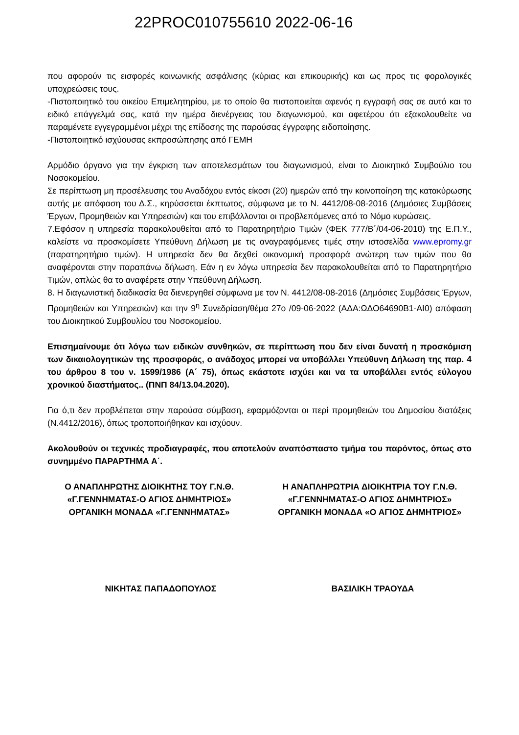22PROC010755610 2022-06-16
που αφορούν τις εισφορές κοινωνικής ασφάλισης (κύριας και επικουρικής) και ως προς τις φορολογικές υποχρεώσεις τους.
-Πιστοποιητικό του οικείου Επιμελητηρίου, με το οποίο θα πιστοποιείται αφενός η εγγραφή σας σε αυτό και το ειδικό επάγγελμά σας, κατά την ημέρα διενέργειας του διαγωνισμού, και αφετέρου ότι εξακολουθείτε να παραμένετε εγγεγραμμένοι μέχρι της επίδοσης της παρούσας έγγραφης ειδοποίησης.
-Πιστοποιητικό ισχύουσας εκπροσώπησης από ΓΕΜΗ
Αρμόδιο όργανο για την έγκριση των αποτελεσμάτων του διαγωνισμού, είναι το Διοικητικό Συμβούλιο του Νοσοκομείου.
Σε περίπτωση μη προσέλευσης του Αναδόχου εντός είκοσι (20) ημερών από την κοινοποίηση της κατακύρωσης αυτής με απόφαση του Δ.Σ., κηρύσσεται έκπτωτος, σύμφωνα με το Ν. 4412/08-08-2016 (Δημόσιες Συμβάσεις Έργων, Προμηθειών και Υπηρεσιών) και του επιβάλλονται οι προβλεπόμενες από το Νόμο κυρώσεις.
7.Εφόσον η υπηρεσία παρακολουθείται από το Παρατηρητήριο Τιμών (ΦΕΚ 777/Β΄/04-06-2010) της Ε.Π.Υ., καλείστε να προσκομίσετε Υπεύθυνη Δήλωση με τις αναγραφόμενες τιμές στην ιστοσελίδα www.epromy.gr (παρατηρητήριο τιμών). Η υπηρεσία δεν θα δεχθεί οικονομική προσφορά ανώτερη των τιμών που θα αναφέρονται στην παραπάνω δήλωση. Εάν η εν λόγω υπηρεσία δεν παρακολουθείται από το Παρατηρητήριο Τιμών, απλώς θα το αναφέρετε στην Υπεύθυνη Δήλωση.
8. Η διαγωνιστική διαδικασία θα διενεργηθεί σύμφωνα με τον Ν. 4412/08-08-2016 (Δημόσιες Συμβάσεις Έργων, Προμηθειών και Υπηρεσιών) και την 9<sup>η</sup> Συνεδρίαση/θέμα 27ο /09-06-2022 (ΑΔΑ:ΩΔΟ64690Β1-ΑΙ0) απόφαση του Διοικητικού Συμβουλίου του Νοσοκομείου.
Επισημαίνουμε ότι λόγω των ειδικών συνθηκών, σε περίπτωση που δεν είναι δυνατή η προσκόμιση των δικαιολογητικών της προσφοράς, ο ανάδοχος μπορεί να υποβάλλει Υπεύθυνη Δήλωση της παρ. 4 του άρθρου 8 του ν. 1599/1986 (Α΄ 75), όπως εκάστοτε ισχύει και να τα υποβάλλει εντός εύλογου χρονικού διαστήματος.. (ΠΝΠ 84/13.04.2020).
Για ό,τι δεν προβλέπεται στην παρούσα σύμβαση, εφαρμόζονται οι περί προμηθειών του Δημοσίου διατάξεις (Ν.4412/2016), όπως τροποποιήθηκαν και ισχύουν.
Ακολουθούν οι τεχνικές προδιαγραφές, που αποτελούν αναπόσπαστο τμήμα του παρόντος, όπως στο συνημμένο ΠΑΡΑΡΤΗΜΑ Α΄.
Ο ΑΝΑΠΛΗΡΩΤΗΣ ΔΙΟΙΚΗΤΗΣ ΤΟΥ Γ.Ν.Θ.
«Γ.ΓΕΝΝΗΜΑΤΑΣ-Ο ΑΓΙΟΣ ΔΗΜΗΤΡΙΟΣ»
ΟΡΓΑΝΙΚΗ ΜΟΝΑΔΑ «Γ.ΓΕΝΝΗΜΑΤΑΣ»
Η ΑΝΑΠΛΗΡΩΤΡΙΑ ΔΙΟΙΚΗΤΡΙΑ ΤΟΥ Γ.Ν.Θ.
«Γ.ΓΕΝΝΗΜΑΤΑΣ-Ο ΑΓΙΟΣ ΔΗΜΗΤΡΙΟΣ»
ΟΡΓΑΝΙΚΗ ΜΟΝΑΔΑ «Ο ΑΓΙΟΣ ΔΗΜΗΤΡΙΟΣ»
ΝΙΚΗΤΑΣ ΠΑΠΑΔΟΠΟΥΛΟΣ ΒΑΣΙΛΙΚΗ ΤΡΑΟΥΔΑ